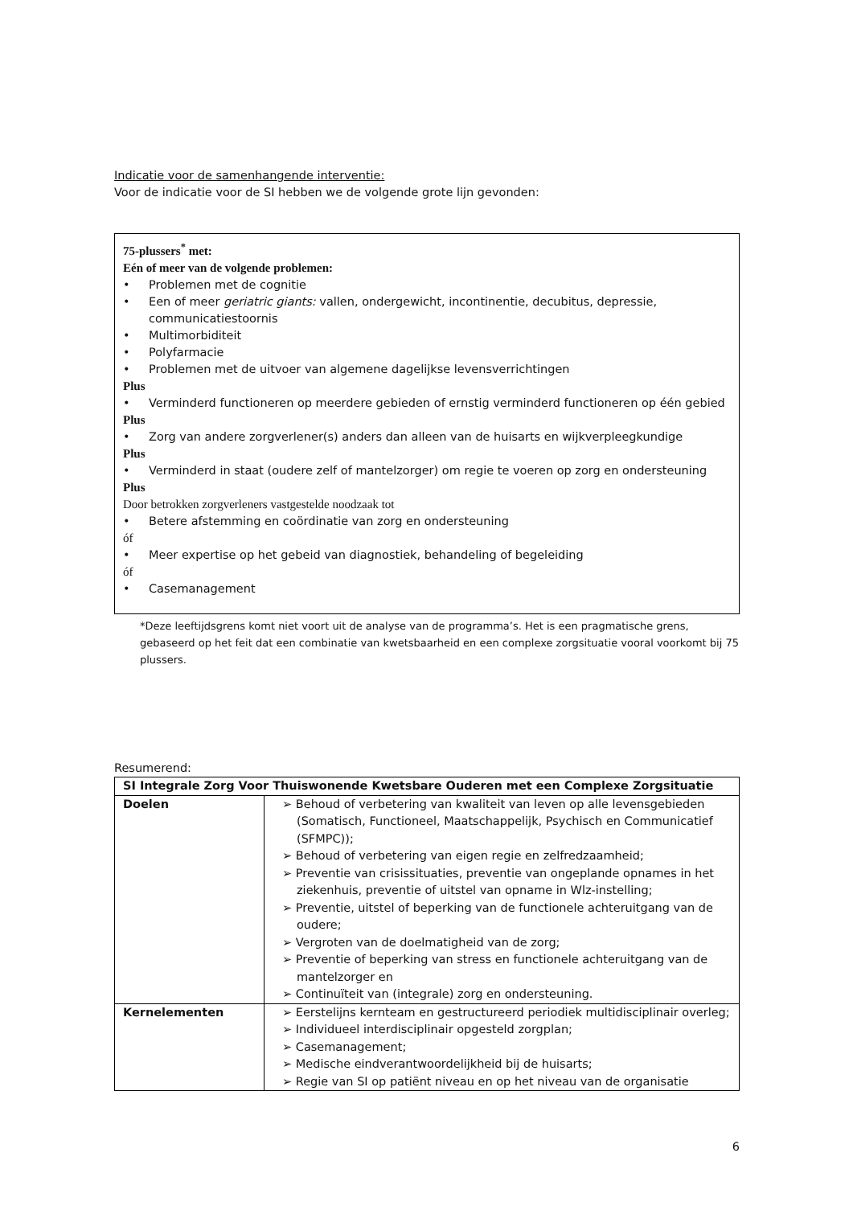Indicatie voor de samenhangende interventie:
Voor de indicatie voor de SI hebben we de volgende grote lijn gevonden:
75-plussers<sup>*</sup> met:
Eén of meer van de volgende problemen:
Problemen met de cognitie
Een of meer geriatric giants: vallen, ondergewicht, incontinentie, decubitus, depressie, communicatiestoornis
Multimorbiditeit
Polyfarmacie
Problemen met de uitvoer van algemene dagelijkse levensverrichtingen
Plus
Verminderd functioneren op meerdere gebieden of ernstig verminderd functioneren op één gebied
Plus
Zorg van andere zorgverlener(s) anders dan alleen van de huisarts en wijkverpleegkundige
Plus
Verminderd in staat (oudere zelf of mantelzorger) om regie te voeren op zorg en ondersteuning
Plus
Door betrokken zorgverleners vastgestelde noodzaak tot
Betere afstemming en coördinatie van zorg en ondersteuning
óf
Meer expertise op het gebeid van diagnostiek, behandeling of begeleiding
óf
Casemanagement
*Deze leeftijdsgrens komt niet voort uit de analyse van de programma’s. Het is een pragmatische grens, gebaseerd op het feit dat een combinatie van kwetsbaarheid en een complexe zorgsituatie vooral voorkomt bij 75 plussers.
Resumerend:
| SI Integrale Zorg Voor Thuiswonende Kwetsbare Ouderen met een Complexe Zorgsituatie | |
| Doelen | ➢ Behoud of verbetering van kwaliteit van leven op alle levensgebieden (Somatisch, Functioneel, Maatschappelijk, Psychisch en Communicatief (SFMPC)); ➢ Behoud of verbetering van eigen regie en zelfredzaamheid; ➢ Preventie van crisissituaties, preventie van ongeplande opnames in het ziekenhuis, preventie of uitstel van opname in Wlz-instelling; ➢ Preventie, uitstel of beperking van de functionele achteruitgang van de oudere; ➢ Vergroten van de doelmatigheid van de zorg; ➢ Preventie of beperking van stress en functionele achteruitgang van de mantelzorger en ➢ Continuïteit van (integrale) zorg en ondersteuning. |
| Kernelementen | ➢ Eerstelijns kernteam en gestructureerd periodiek multidisciplinair overleg; ➢ Individueel interdisciplinair opgesteld zorgplan; ➢ Casemanagement; ➢ Medische eindverantwoordelijkheid bij de huisarts; ➢ Regie van SI op patiënt niveau en op het niveau van de organisatie |
6